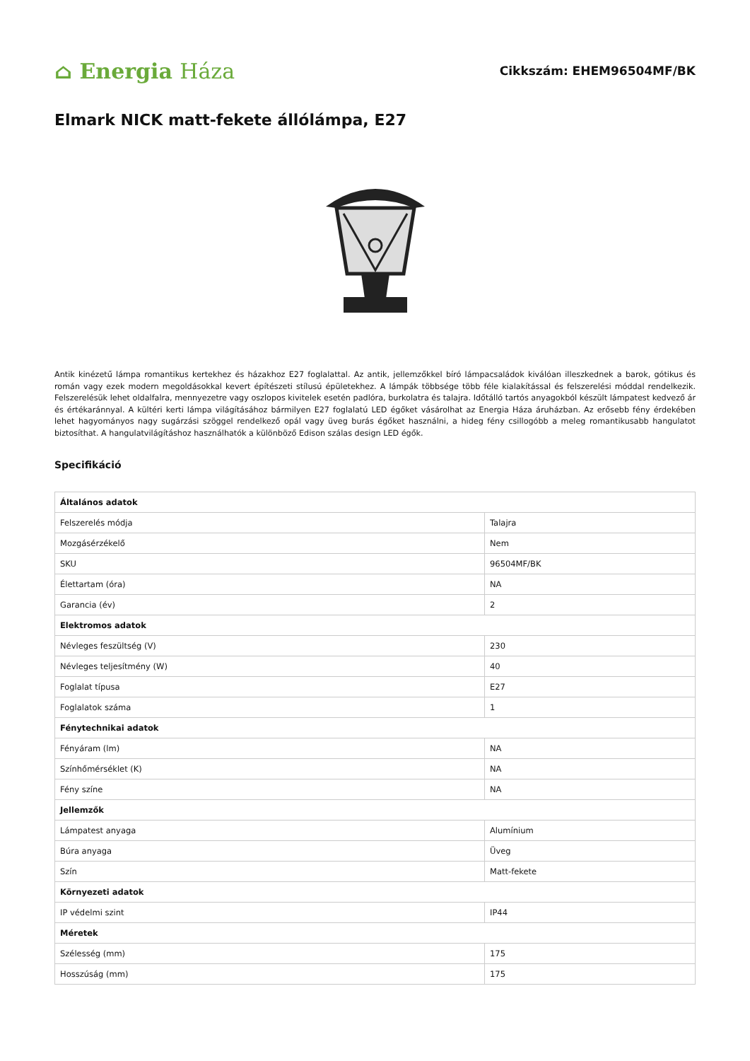⌂ Energia Háza
Cikkszám: EHEM96504MF/BK
Elmark NICK matt-fekete állólámpa, E27
Antik kinézetű lámpa romantikus kertekhez és házakhoz E27 foglalattal. Az antik, jellemzőkkel bíró lámpacsaládok kiválóan illeszkednek a barok, gótikus és román vagy ezek modern megoldásokkal kevert építészeti stílusú épületekhez. A lámpák többsége több féle kialakítással és felszerelési móddal rendelkezik. Felszerelésük lehet oldalfalra, mennyezetre vagy oszlopos kivitelek esetén padlóra, burkolatra és talajra. Időtálló tartós anyagokból készült lámpatest kedvező ár és értékaránnyal. A kültéri kerti lámpa világításához bármilyen E27 foglalatú LED égőket vásárolhat az Energia Háza áruházban. Az erősebb fény érdekében lehet hagyományos nagy sugárzási szöggel rendelkező opál vagy üveg burás égőket használni, a hideg fény csillogóbb a meleg romantikusabb hangulatot biztosíthat. A hangulatvilágításhoz használhatók a különböző Edison szálas design LED égők.
Specifikáció
| Általános adatok | |
| --- | --- |
| Felszerelés módja | Talajra |
| Mozgásérzékelő | Nem |
| SKU | 96504MF/BK |
| Élettartam (óra) | NA |
| Garancia (év) | 2 |
| Elektromos adatok | |
| Névleges feszültség (V) | 230 |
| Névleges teljesítmény (W) | 40 |
| Foglalat típusa | E27 |
| Foglalatok száma | 1 |
| Fénytechnikai adatok | |
| Fényáram (lm) | NA |
| Színhőmérséklet (K) | NA |
| Fény színe | NA |
| Jellemzők | |
| Lámpatest anyaga | Alumínium |
| Búra anyaga | Üveg |
| Szín | Matt-fekete |
| Környezeti adatok | |
| IP védelmi szint | IP44 |
| Méretek | |
| Szélesség (mm) | 175 |
| Hosszúság (mm) | 175 |